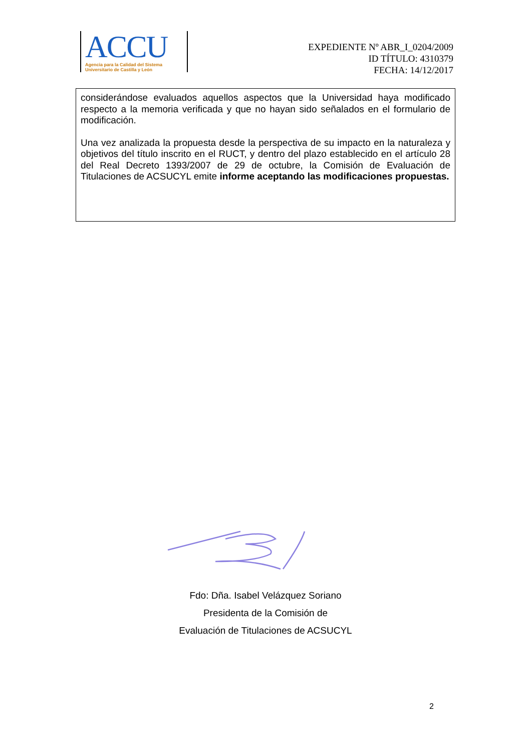ACCU
Agencia para la Calidad del Sistema
Universitario de Castilla y León
EXPEDIENTE Nº ABR_I_0204/2009
ID TÍTULO: 4310379
FECHA: 14/12/2017
considerándose evaluados aquellos aspectos que la Universidad haya modificado respecto a la memoria verificada y que no hayan sido señalados en el formulario de modificación.
Una vez analizada la propuesta desde la perspectiva de su impacto en la naturaleza y objetivos del título inscrito en el RUCT, y dentro del plazo establecido en el artículo 28 del Real Decreto 1393/2007 de 29 de octubre, la Comisión de Evaluación de Titulaciones de ACSUCYL emite informe aceptando las modificaciones propuestas.
Fdo: Dña. Isabel Velázquez Soriano
Presidenta de la Comisión de
Evaluación de Titulaciones de ACSUCYL
2